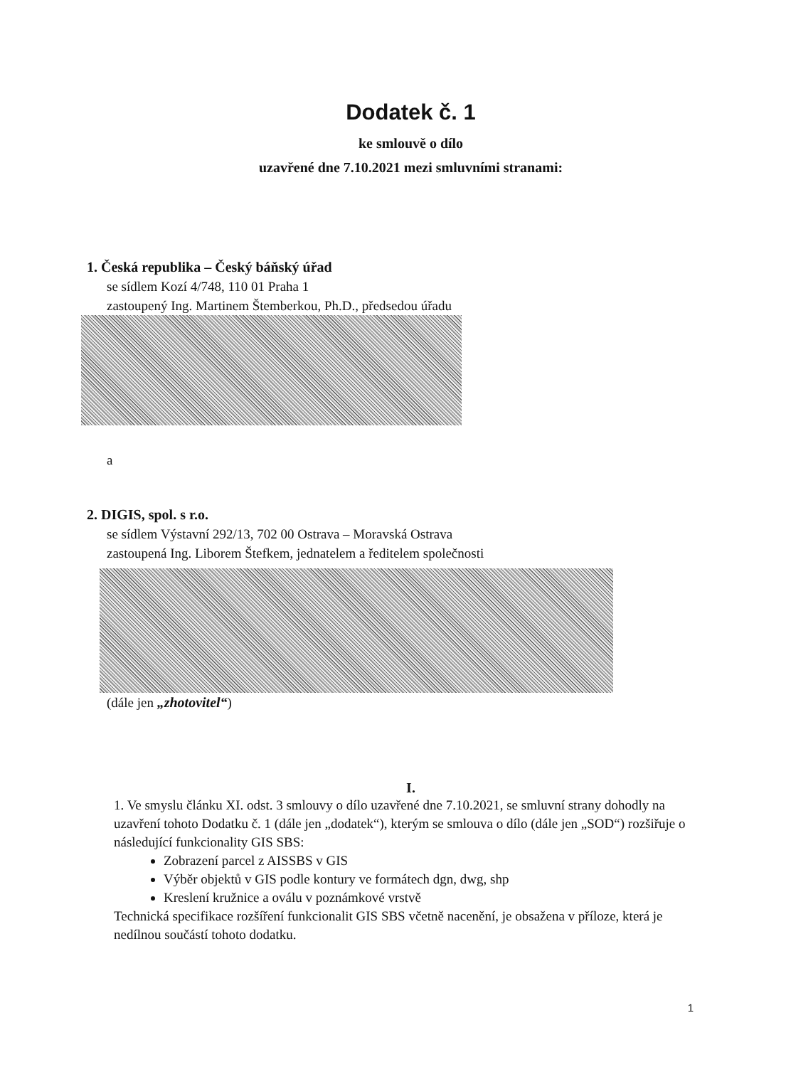Dodatek č. 1
ke smlouvě o dílo
uzavřené dne 7.10.2021 mezi smluvními stranami:
1. Česká republika – Český báňský úřad
se sídlem Kozí 4/748, 110 01 Praha 1
zastoupený Ing. Martinem Štemberkou, Ph.D., předsedou úřadu
a
2. DIGIS, spol. s r.o.
se sídlem Výstavní 292/13, 702 00 Ostrava – Moravská Ostrava
zastoupená Ing. Liborem Štefkem, jednatelem a ředitelem společnosti
(dále jen „zhotovitel“)
I.
1. Ve smyslu článku XI. odst. 3 smlouvy o dílo uzavřené dne 7.10.2021, se smluvní strany dohodly na uzavření tohoto Dodatku č. 1 (dále jen „dodatek“), kterým se smlouva o dílo (dále jen „SOD“) rozšiřuje o následující funkcionality GIS SBS:
Zobrazení parcel z AISSBS v GIS
Výběr objektů v GIS podle kontury ve formátech dgn, dwg, shp
Kreslení kružnice a oválu v poznámkové vrstvě
Technická specifikace rozšíření funkcionalit GIS SBS včetně nacenění, je obsažena v příloze, která je nedílnou součástí tohoto dodatku.
1